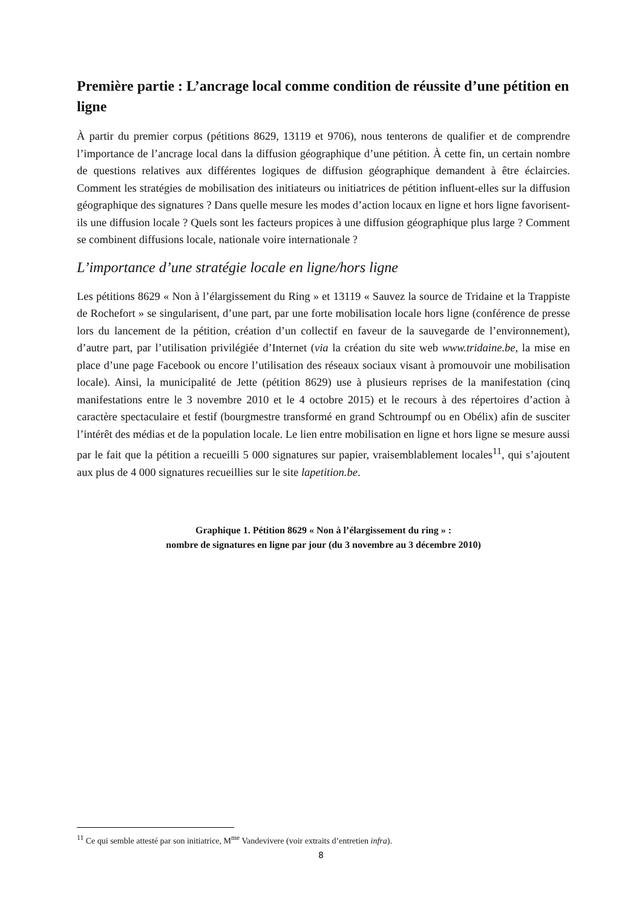Première partie : L’ancrage local comme condition de réussite d’une pétition en ligne
À partir du premier corpus (pétitions 8629, 13119 et 9706), nous tenterons de qualifier et de comprendre l’importance de l’ancrage local dans la diffusion géographique d’une pétition. À cette fin, un certain nombre de questions relatives aux différentes logiques de diffusion géographique demandent à être éclaircies. Comment les stratégies de mobilisation des initiateurs ou initiatrices de pétition influent-elles sur la diffusion géographique des signatures ? Dans quelle mesure les modes d’action locaux en ligne et hors ligne favorisent-ils une diffusion locale ? Quels sont les facteurs propices à une diffusion géographique plus large ? Comment se combinent diffusions locale, nationale voire internationale ?
L’importance d’une stratégie locale en ligne/hors ligne
Les pétitions 8629 « Non à l’élargissement du Ring » et 13119 « Sauvez la source de Tridaine et la Trappiste de Rochefort » se singularisent, d’une part, par une forte mobilisation locale hors ligne (conférence de presse lors du lancement de la pétition, création d’un collectif en faveur de la sauvegarde de l’environnement), d’autre part, par l’utilisation privilégiée d’Internet (via la création du site web www.tridaine.be, la mise en place d’une page Facebook ou encore l’utilisation des réseaux sociaux visant à promouvoir une mobilisation locale). Ainsi, la municipalité de Jette (pétition 8629) use à plusieurs reprises de la manifestation (cinq manifestations entre le 3 novembre 2010 et le 4 octobre 2015) et le recours à des répertoires d’action à caractère spectaculaire et festif (bourgmestre transformé en grand Schtroumpf ou en Obélix) afin de susciter l’intérêt des médias et de la population locale. Le lien entre mobilisation en ligne et hors ligne se mesure aussi par le fait que la pétition a recueilli 5 000 signatures sur papier, vraisemblablement locales<sup>11</sup>, qui s’ajoutent aux plus de 4 000 signatures recueillies sur le site lapetition.be.
Graphique 1. Pétition 8629 « Non à l’élargissement du ring » :
nombre de signatures en ligne par jour (du 3 novembre au 3 décembre 2010)
<sup>11</sup> Ce qui semble attesté par son initiatrice, M<sup>me</sup> Vandevivere (voir extraits d’entretien infra).
8